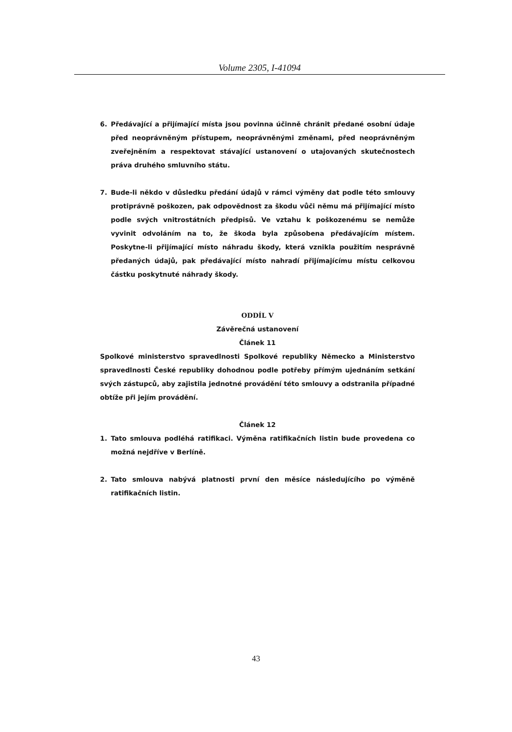Volume 2305, I-41094
6. Předávající a přijímající místa jsou povinna účinně chránit předané osobní údaje před neoprávněným přístupem, neoprávněnými změnami, před neoprávněným zveřejněním a respektovat stávající ustanovení o utajovaných skutečnostech práva druhého smluvního státu.
7. Bude-li někdo v důsledku předání údajů v rámci výměny dat podle této smlouvy protiprávně poškozen, pak odpovědnost za škodu vůči němu má přijímající místo podle svých vnitrostátních předpisů. Ve vztahu k poškozenému se nemůže vyvinit odvoláním na to, že škoda byla způsobena předávajícím místem. Poskytne-li přijímající místo náhradu škody, která vznikla použitím nesprávně předaných údajů, pak předávající místo nahradí přijímajícímu místu celkovou částku poskytnuté náhrady škody.
ODDÍL V
Závěrečná ustanovení
Článek 11
Spolkové ministerstvo spravedlnosti Spolkové republiky Německo a Ministerstvo spravedlnosti České republiky dohodnou podle potřeby přímým ujednáním setkání svých zástupců, aby zajistila jednotné provádění této smlouvy a odstranila případné obtíže při jejím provádění.
Článek 12
1. Tato smlouva podléhá ratifikaci. Výměna ratifikačních listin bude provedena co možná nejdříve v Berlíně.
2. Tato smlouva nabývá platnosti první den měsíce následujícího po výměně ratifikačních listin.
43